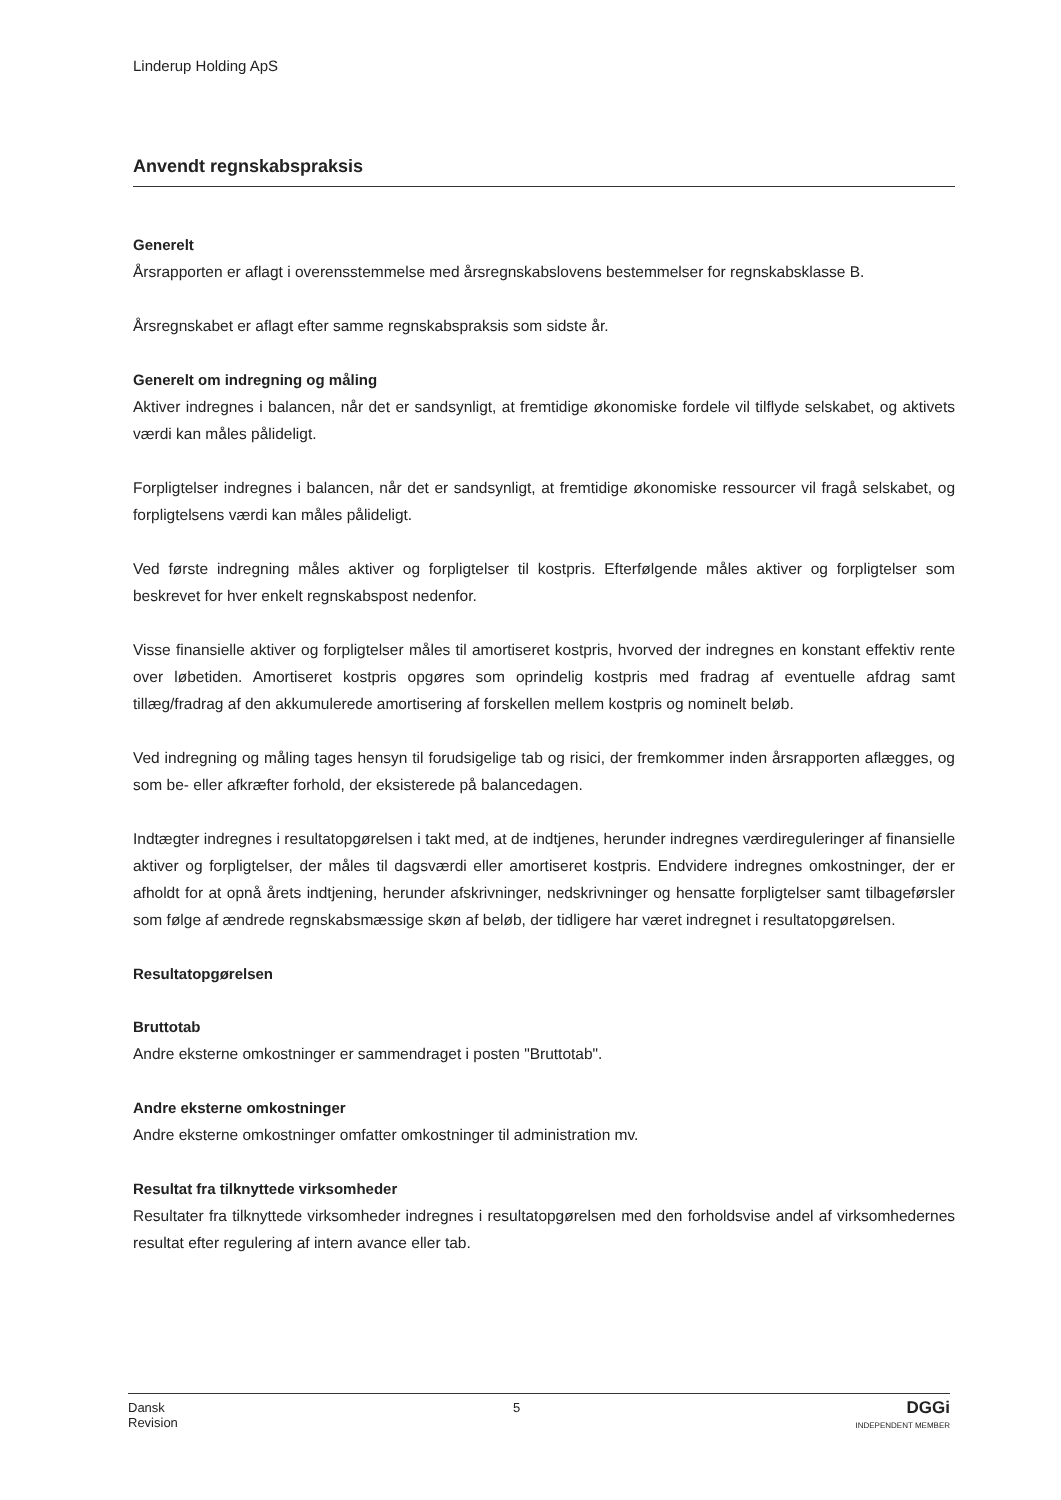Linderup Holding ApS
Anvendt regnskabspraksis
Generelt
Årsrapporten er aflagt i overensstemmelse med årsregnskabslovens bestemmelser for regnskabsklasse B.
Årsregnskabet er aflagt efter samme regnskabspraksis som sidste år.
Generelt om indregning og måling
Aktiver indregnes i balancen, når det er sandsynligt, at fremtidige økonomiske fordele vil tilflyde selskabet, og aktivets værdi kan måles pålideligt.
Forpligtelser indregnes i balancen, når det er sandsynligt, at fremtidige økonomiske ressourcer vil fragå selskabet, og forpligtelsens værdi kan måles pålideligt.
Ved første indregning måles aktiver og forpligtelser til kostpris. Efterfølgende måles aktiver og forpligtelser som beskrevet for hver enkelt regnskabspost nedenfor.
Visse finansielle aktiver og forpligtelser måles til amortiseret kostpris, hvorved der indregnes en konstant effektiv rente over løbetiden. Amortiseret kostpris opgøres som oprindelig kostpris med fradrag af eventuelle afdrag samt tillæg/fradrag af den akkumulerede amortisering af forskellen mellem kostpris og nominelt beløb.
Ved indregning og måling tages hensyn til forudsigelige tab og risici, der fremkommer inden årsrapporten aflægges, og som be- eller afkræfter forhold, der eksisterede på balancedagen.
Indtægter indregnes i resultatopgørelsen i takt med, at de indtjenes, herunder indregnes værdireguleringer af finansielle aktiver og forpligtelser, der måles til dagsværdi eller amortiseret kostpris. Endvidere indregnes omkostninger, der er afholdt for at opnå årets indtjening, herunder afskrivninger, nedskrivninger og hensatte forpligtelser samt tilbageførsler som følge af ændrede regnskabsmæssige skøn af beløb, der tidligere har været indregnet i resultatopgørelsen.
Resultatopgørelsen
Bruttotab
Andre eksterne omkostninger er sammendraget i posten "Bruttotab".
Andre eksterne omkostninger
Andre eksterne omkostninger omfatter omkostninger til administration mv.
Resultat fra tilknyttede virksomheder
Resultater fra tilknyttede virksomheder indregnes i resultatopgørelsen med den forholdsvise andel af virksomhedernes resultat efter regulering af intern avance eller tab.
Dansk
Revision
5
DGGi
INDEPENDENT MEMBER